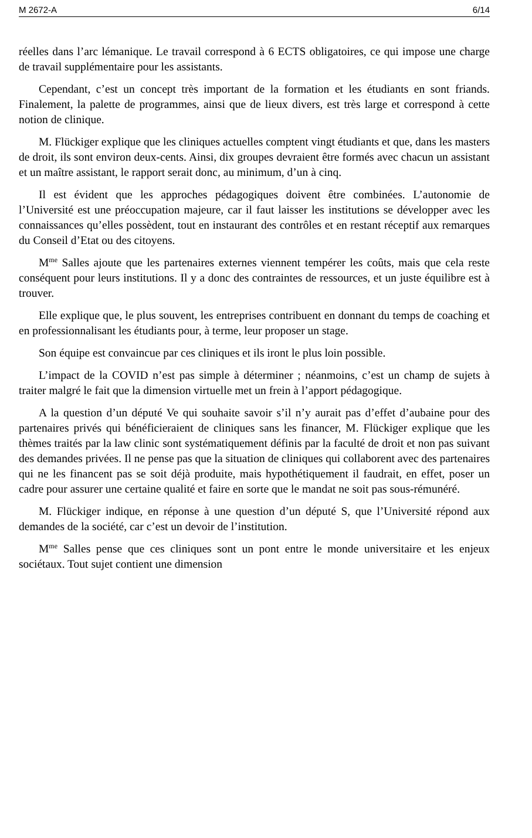M 2672-A 6/14
réelles dans l’arc lémanique. Le travail correspond à 6 ECTS obligatoires, ce qui impose une charge de travail supplémentaire pour les assistants.
Cependant, c’est un concept très important de la formation et les étudiants en sont friands. Finalement, la palette de programmes, ainsi que de lieux divers, est très large et correspond à cette notion de clinique.
M. Flückiger explique que les cliniques actuelles comptent vingt étudiants et que, dans les masters de droit, ils sont environ deux-cents. Ainsi, dix groupes devraient être formés avec chacun un assistant et un maître assistant, le rapport serait donc, au minimum, d’un à cinq.
Il est évident que les approches pédagogiques doivent être combinées. L’autonomie de l’Université est une préoccupation majeure, car il faut laisser les institutions se développer avec les connaissances qu’elles possèdent, tout en instaurant des contrôles et en restant réceptif aux remarques du Conseil d’Etat ou des citoyens.
M<sup>me</sup> Salles ajoute que les partenaires externes viennent tempérer les coûts, mais que cela reste conséquent pour leurs institutions. Il y a donc des contraintes de ressources, et un juste équilibre est à trouver.
Elle explique que, le plus souvent, les entreprises contribuent en donnant du temps de coaching et en professionnalisant les étudiants pour, à terme, leur proposer un stage.
Son équipe est convaincue par ces cliniques et ils iront le plus loin possible.
L’impact de la COVID n’est pas simple à déterminer ; néanmoins, c’est un champ de sujets à traiter malgré le fait que la dimension virtuelle met un frein à l’apport pédagogique.
A la question d’un député Ve qui souhaite savoir s’il n’y aurait pas d’effet d’aubaine pour des partenaires privés qui bénéficieraient de cliniques sans les financer, M. Flückiger explique que les thèmes traités par la law clinic sont systématiquement définis par la faculté de droit et non pas suivant des demandes privées. Il ne pense pas que la situation de cliniques qui collaborent avec des partenaires qui ne les financent pas se soit déjà produite, mais hypothétiquement il faudrait, en effet, poser un cadre pour assurer une certaine qualité et faire en sorte que le mandat ne soit pas sous-rémunéré.
M. Flückiger indique, en réponse à une question d’un député S, que l’Université répond aux demandes de la société, car c’est un devoir de l’institution.
M<sup>me</sup> Salles pense que ces cliniques sont un pont entre le monde universitaire et les enjeux sociétaux. Tout sujet contient une dimension